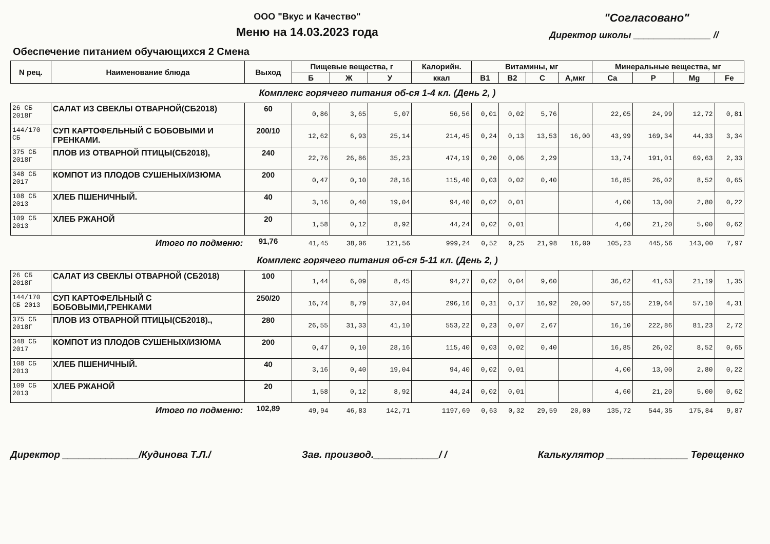ООО "Вкус и Качество"
Меню на 14.03.2023 года
"Согласовано"
Директор школы _______________ //
Обеспечение питанием обучающихся 2 Смена
| N рец. | Наименование блюда | Выход | Пищевые вещества, г | | | Калорийн. | Витамины, мг | | | | Минеральные вещества, мг | | | |
| --- | --- | --- | --- | --- | --- | --- | --- | --- | --- | --- | --- | --- | --- | --- |
| | | | Б | Ж | У | ккал | B1 | B2 | C | A,мкг | Ca | P | Mg | Fe |
| Комплекс горячего питания об-ся 1-4 кл. (День 2, ) | | | | | | | | | | | | | | |
| 26 СБ 2018Г | САЛАТ ИЗ СВЕКЛЫ ОТВАРНОЙ(СБ2018) | 60 | 0,86 | 3,65 | 5,07 | 56,56 | 0,01 | 0,02 | 5,76 | | 22,05 | 24,99 | 12,72 | 0,81 |
| 144/170 СБ | СУП КАРТОФЕЛЬНЫЙ С БОБОВЫМИ И ГРЕНКАМИ. | 200/10 | 12,62 | 6,93 | 25,14 | 214,45 | 0,24 | 0,13 | 13,53 | 16,00 | 43,99 | 169,34 | 44,33 | 3,34 |
| 375 СБ 2018Г | ПЛОВ ИЗ ОТВАРНОЙ ПТИЦЫ(СБ2018), | 240 | 22,76 | 26,86 | 35,23 | 474,19 | 0,20 | 0,06 | 2,29 | | 13,74 | 191,01 | 69,63 | 2,33 |
| 348 СБ 2017 | КОМПОТ ИЗ ПЛОДОВ СУШЕНЫХ/ИЗЮМА | 200 | 0,47 | 0,10 | 28,16 | 115,40 | 0,03 | 0,02 | 0,40 | | 16,85 | 26,02 | 8,52 | 0,65 |
| 108 СБ 2013 | ХЛЕБ ПШЕНИЧНЫЙ. | 40 | 3,16 | 0,40 | 19,04 | 94,40 | 0,02 | 0,01 | | | 4,00 | 13,00 | 2,80 | 0,22 |
| 109 СБ 2013 | ХЛЕБ РЖАНОЙ | 20 | 1,58 | 0,12 | 8,92 | 44,24 | 0,02 | 0,01 | | | 4,60 | 21,20 | 5,00 | 0,62 |
| | Итого по подменю: | 91,76 | 41,45 | 38,06 | 121,56 | 999,24 | 0,52 | 0,25 | 21,98 | 16,00 | 105,23 | 445,56 | 143,00 | 7,97 |
| Комплекс горячего питания об-ся 5-11 кл. (День 2, ) | | | | | | | | | | | | | | |
| 26 СБ 2018Г | САЛАТ ИЗ СВЕКЛЫ ОТВАРНОЙ (СБ2018) | 100 | 1,44 | 6,09 | 8,45 | 94,27 | 0,02 | 0,04 | 9,60 | | 36,62 | 41,63 | 21,19 | 1,35 |
| 144/170 СБ 2013 | СУП КАРТОФЕЛЬНЫЙ С БОБОВЫМИ,ГРЕНКАМИ | 250/20 | 16,74 | 8,79 | 37,04 | 296,16 | 0,31 | 0,17 | 16,92 | 20,00 | 57,55 | 219,64 | 57,10 | 4,31 |
| 375 СБ 2018Г | ПЛОВ ИЗ ОТВАРНОЙ ПТИЦЫ(СБ2018)., | 280 | 26,55 | 31,33 | 41,10 | 553,22 | 0,23 | 0,07 | 2,67 | | 16,10 | 222,86 | 81,23 | 2,72 |
| 348 СБ 2017 | КОМПОТ ИЗ ПЛОДОВ СУШЕНЫХ/ИЗЮМА | 200 | 0,47 | 0,10 | 28,16 | 115,40 | 0,03 | 0,02 | 0,40 | | 16,85 | 26,02 | 8,52 | 0,65 |
| 108 СБ 2013 | ХЛЕБ ПШЕНИЧНЫЙ. | 40 | 3,16 | 0,40 | 19,04 | 94,40 | 0,02 | 0,01 | | | 4,00 | 13,00 | 2,80 | 0,22 |
| 109 СБ 2013 | ХЛЕБ РЖАНОЙ | 20 | 1,58 | 0,12 | 8,92 | 44,24 | 0,02 | 0,01 | | | 4,60 | 21,20 | 5,00 | 0,62 |
| | Итого по подменю: | 102,89 | 49,94 | 46,83 | 142,71 | 1197,69 | 0,63 | 0,32 | 29,59 | 20,00 | 135,72 | 544,35 | 175,84 | 9,87 |
Директор ______________/Кудинова Т.Л./ Зав. производ.____________/ / Калькулятор _______________ Терещенко